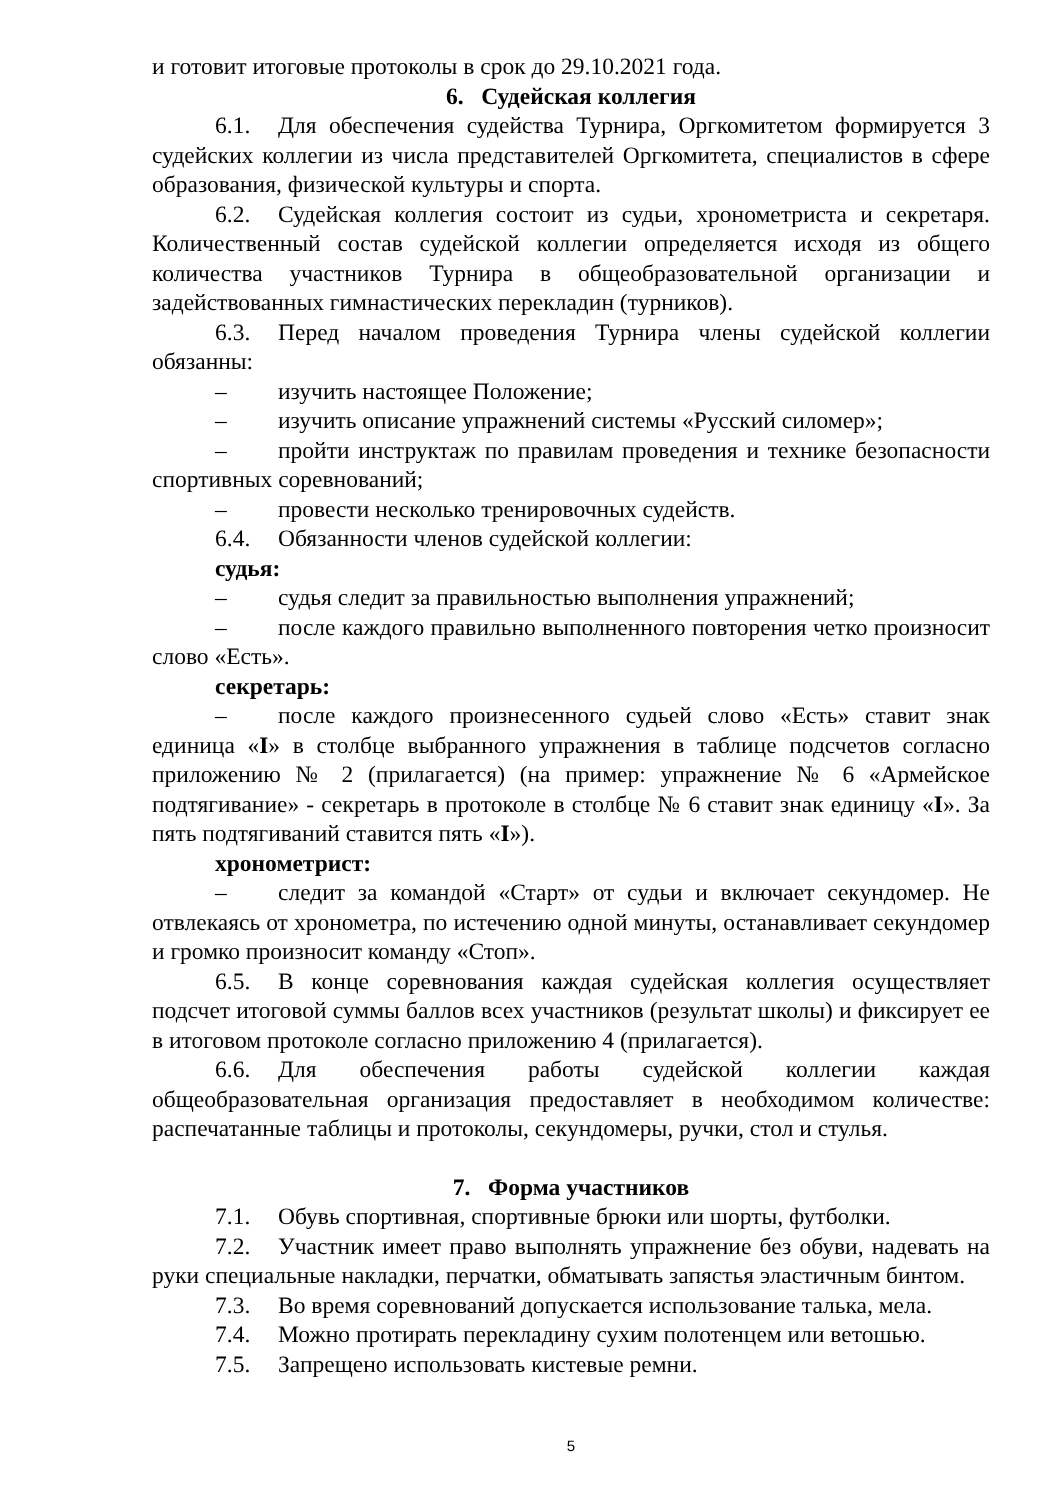и готовит итоговые протоколы в срок до 29.10.2021 года.
6. Судейская коллегия
6.1. Для обеспечения судейства Турнира, Оргкомитетом формируется 3 судейских коллегии из числа представителей Оргкомитета, специалистов в сфере образования, физической культуры и спорта.
6.2. Судейская коллегия состоит из судьи, хронометриста и секретаря. Количественный состав судейской коллегии определяется исходя из общего количества участников Турнира в общеобразовательной организации и задействованных гимнастических перекладин (турников).
6.3. Перед началом проведения Турнира члены судейской коллегии обязанны:
– изучить настоящее Положение;
– изучить описание упражнений системы «Русский силомер»;
– пройти инструктаж по правилам проведения и технике безопасности спортивных соревнований;
– провести несколько тренировочных судейств.
6.4. Обязанности членов судейской коллегии:
судья:
– судья следит за правильностью выполнения упражнений;
– после каждого правильно выполненного повторения четко произносит слово «Есть».
секретарь:
– после каждого произнесенного судьей слово «Есть» ставит знак единица «I» в столбце выбранного упражнения в таблице подсчетов согласно приложению № 2 (прилагается) (на пример: упражнение № 6 «Армейское подтягивание» - секретарь в протоколе в столбце № 6 ставит знак единицу «I». За пять подтягиваний ставится пять «I»).
хронометрист:
– следит за командой «Старт» от судьи и включает секундомер. Не отвлекаясь от хронометра, по истечению одной минуты, останавливает секундомер и громко произносит команду «Стоп».
6.5. В конце соревнования каждая судейская коллегия осуществляет подсчет итоговой суммы баллов всех участников (результат школы) и фиксирует ее в итоговом протоколе согласно приложению 4 (прилагается).
6.6. Для обеспечения работы судейской коллегии каждая общеобразовательная организация предоставляет в необходимом количестве: распечатанные таблицы и протоколы, секундомеры, ручки, стол и стулья.
7. Форма участников
7.1. Обувь спортивная, спортивные брюки или шорты, футболки.
7.2. Участник имеет право выполнять упражнение без обуви, надевать на руки специальные накладки, перчатки, обматывать запястья эластичным бинтом.
7.3. Во время соревнований допускается использование талька, мела.
7.4. Можно протирать перекладину сухим полотенцем или ветошью.
7.5. Запрещено использовать кистевые ремни.
5